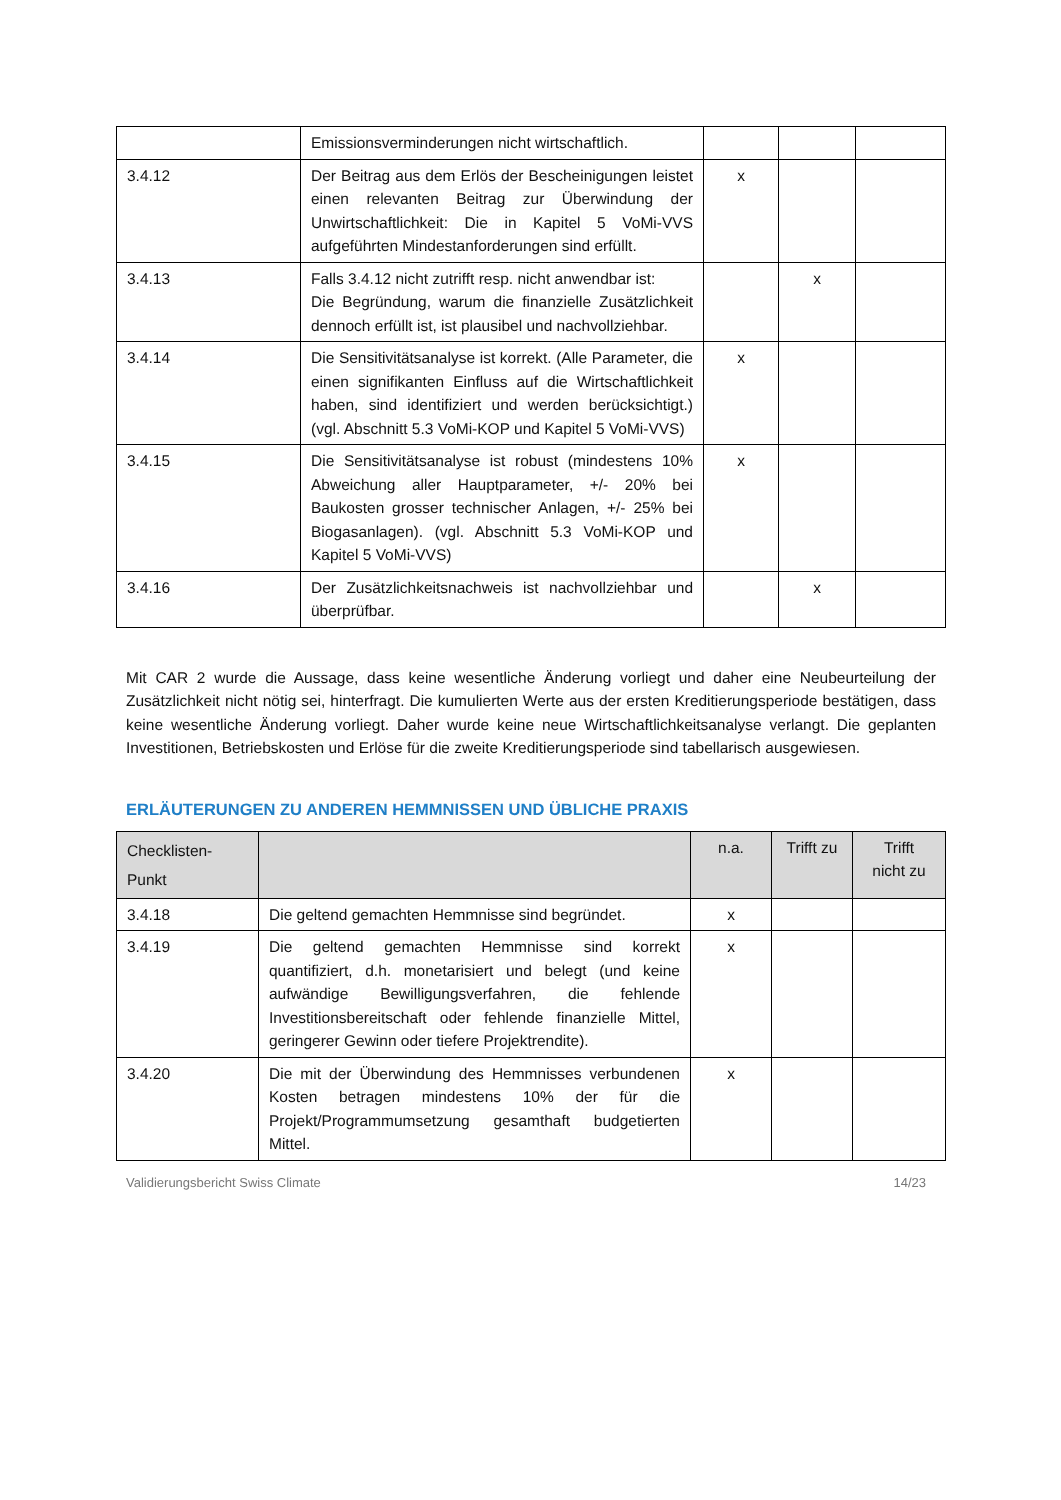| | Emissionsverminderungen nicht wirtschaftlich. | | | |
| 3.4.12 | Der Beitrag aus dem Erlös der Bescheinigungen leistet einen relevanten Beitrag zur Überwindung der Unwirtschaftlichkeit: Die in Kapitel 5 VoMi-VVS aufgeführten Mindestanforderungen sind erfüllt. | x | | |
| 3.4.13 | Falls 3.4.12 nicht zutrifft resp. nicht anwendbar ist: Die Begründung, warum die finanzielle Zusätzlichkeit dennoch erfüllt ist, ist plausibel und nachvollziehbar. | | x | |
| 3.4.14 | Die Sensitivitätsanalyse ist korrekt. (Alle Parameter, die einen signifikanten Einfluss auf die Wirtschaftlichkeit haben, sind identifiziert und werden berücksichtigt.) (vgl. Abschnitt 5.3 VoMi-KOP und Kapitel 5 VoMi-VVS) | x | | |
| 3.4.15 | Die Sensitivitätsanalyse ist robust (mindestens 10% Abweichung aller Hauptparameter, +/- 20% bei Baukosten grosser technischer Anlagen, +/- 25% bei Biogasanlagen). (vgl. Abschnitt 5.3 VoMi-KOP und Kapitel 5 VoMi-VVS) | x | | |
| 3.4.16 | Der Zusätzlichkeitsnachweis ist nachvollziehbar und überprüfbar. | | x | |
Mit CAR 2 wurde die Aussage, dass keine wesentliche Änderung vorliegt und daher eine Neubeurteilung der Zusätzlichkeit nicht nötig sei, hinterfragt. Die kumulierten Werte aus der ersten Kreditierungsperiode bestätigen, dass keine wesentliche Änderung vorliegt. Daher wurde keine neue Wirtschaftlichkeitsanalyse verlangt. Die geplanten Investitionen, Betriebskosten und Erlöse für die zweite Kreditierungsperiode sind tabellarisch ausgewiesen.
ERLÄUTERUNGEN ZU ANDEREN HEMMNISSEN UND ÜBLICHE PRAXIS
| Checklisten- Punkt | | n.a. | Trifft zu | Trifft nicht zu |
| --- | --- | --- | --- | --- |
| 3.4.18 | Die geltend gemachten Hemmnisse sind begründet. | x | | |
| 3.4.19 | Die geltend gemachten Hemmnisse sind korrekt quantifiziert, d.h. monetarisiert und belegt (und keine aufwändige Bewilligungsverfahren, die fehlende Investitionsbereitschaft oder fehlende finanzielle Mittel, geringerer Gewinn oder tiefere Projektrendite). | x | | |
| 3.4.20 | Die mit der Überwindung des Hemmnisses verbundenen Kosten betragen mindestens 10% der für die Projekt/Programmumsetzung gesamthaft budgetierten Mittel. | x | | |
Validierungsbericht Swiss Climate 14/23